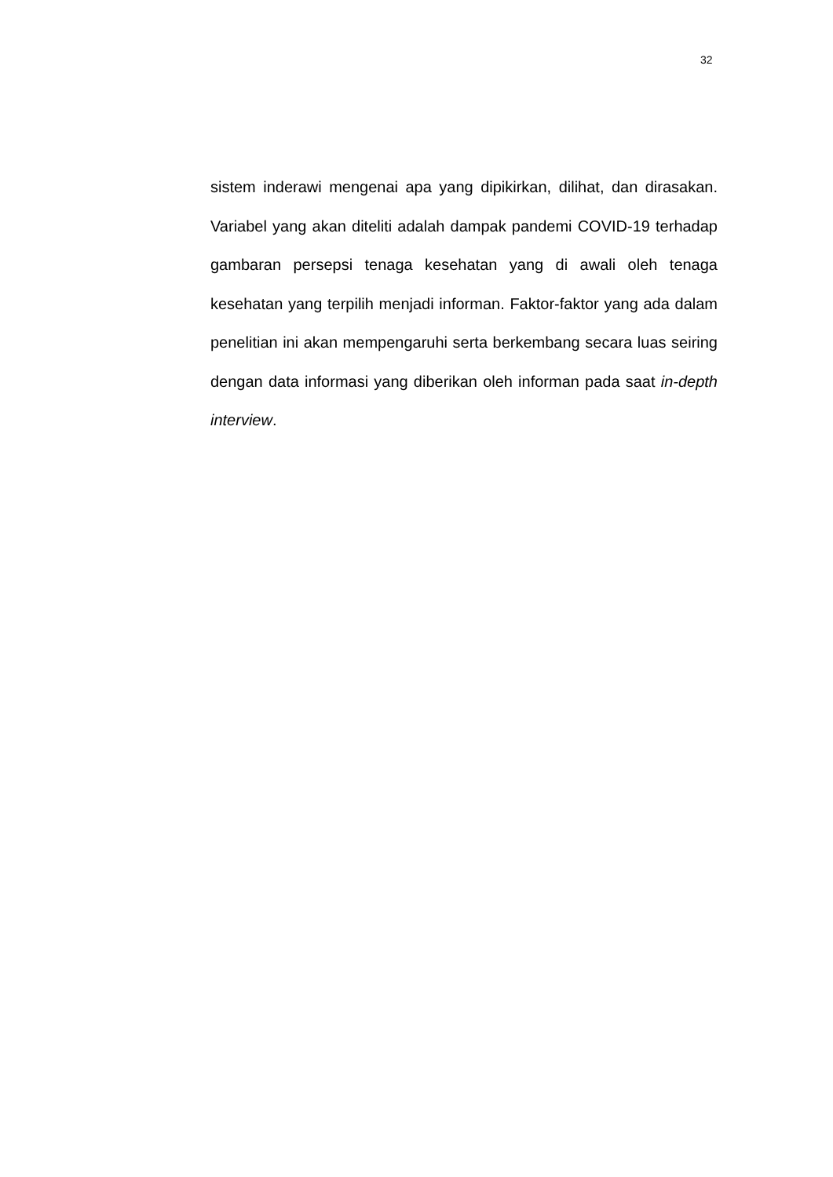32
sistem inderawi mengenai apa yang dipikirkan, dilihat, dan dirasakan. Variabel yang akan diteliti adalah dampak pandemi COVID-19 terhadap gambaran persepsi tenaga kesehatan yang di awali oleh tenaga kesehatan yang terpilih menjadi informan. Faktor-faktor yang ada dalam penelitian ini akan mempengaruhi serta berkembang secara luas seiring dengan data informasi yang diberikan oleh informan pada saat in-depth interview.